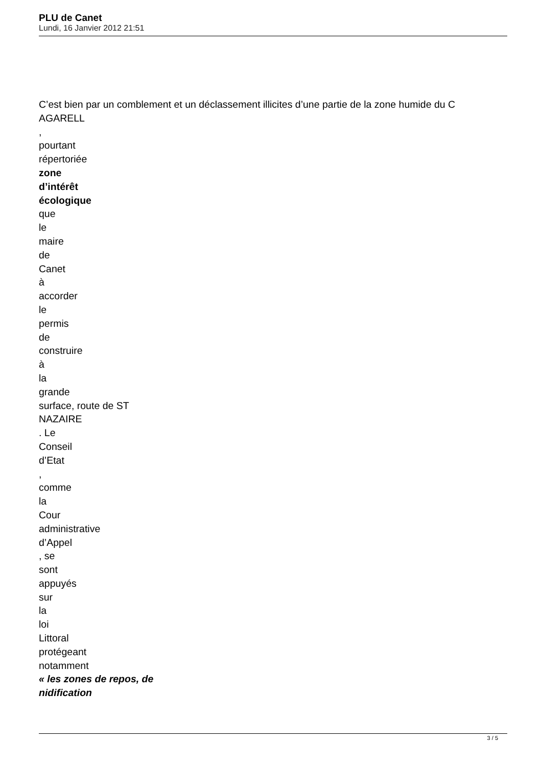PLU de Canet
Lundi, 16 Janvier 2012 21:51
C’est bien par un comblement et un déclassement illicites d’une partie de la zone humide du C
AGARELL
,
pourtant
répertoriée
zone
d’intérêt
écologique
que
le
maire
de
Canet
à
accorder
le
permis
de
construire
à
la
grande
surface, route de ST
NAZAIRE
. Le
Conseil
d’Etat
,
comme
la
Cour
administrative
d’Appel
, se
sont
appuyés
sur
la
loi
Littoral
protégeant
notamment
« les zones de repos, de
nidification
3 / 5